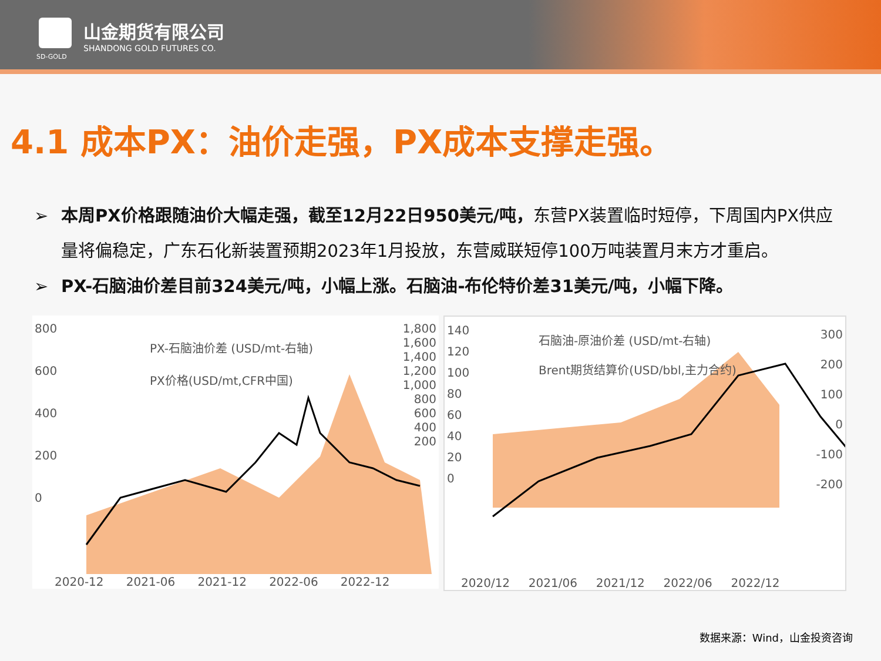山金期货有限公司
SHANDONG GOLD FUTURES CO.
SD-GOLD
4.1 成本PX：油价走强，PX成本支撑走强。
➢ 本周PX价格跟随油价大幅走强，截至12月22日950美元/吨，东营PX装置临时短停，下周国内PX供应量将偏稳定，广东石化新装置预期2023年1月投放，东营威联短停100万吨装置月末方才重启。
➢ PX-石脑油价差目前324美元/吨，小幅上涨。石脑油-布伦特价差31美元/吨，小幅下降。
PX-石脑油价差 (USD/mt-右轴)
PX价格(USD/mt,CFR中国)
800
600
400
200
0
1,800
1,600
1,400
1,200
1,000
800
600
400
200
2020-12 2021-06 2021-12 2022-06 2022-12
石脑油-原油价差 (USD/mt-右轴)
Brent期货结算价(USD/bbl,主力合约)
140
120
100
80
60
40
20
0
300
200
100
0
-100
-200
2020/12 2021/06 2021/12 2022/06 2022/12
数据来源：Wind，山金投资咨询